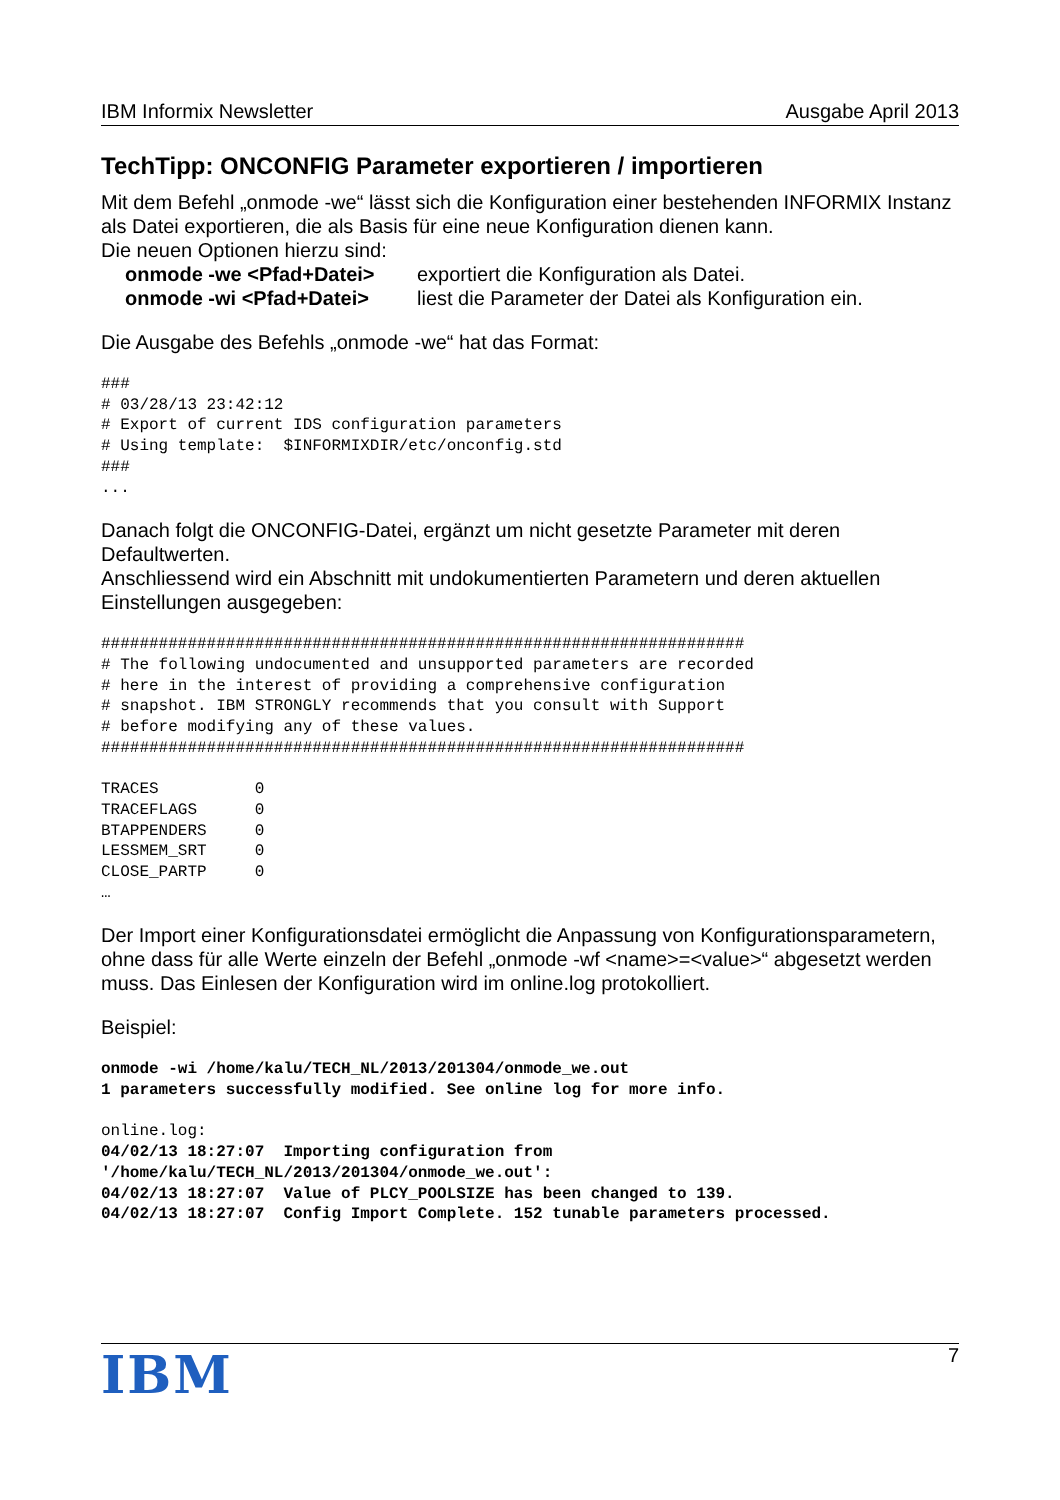IBM Informix Newsletter Ausgabe April 2013
TechTipp: ONCONFIG Parameter exportieren / importieren
Mit dem Befehl „onmode -we“ lässt sich die Konfiguration einer bestehenden INFORMIX Instanz als Datei exportieren, die als Basis für eine neue Konfiguration dienen kann.
Die neuen Optionen hierzu sind:
onmode -we <Pfad+Datei> exportiert die Konfiguration als Datei. onmode -wi <Pfad+Datei> liest die Parameter der Datei als Konfiguration ein.
Die Ausgabe des Befehls „onmode -we“ hat das Format:
###
# 03/28/13 23:42:12
# Export of current IDS configuration parameters
# Using template:  $INFORMIXDIR/etc/onconfig.std
###
...
Danach folgt die ONCONFIG-Datei, ergänzt um nicht gesetzte Parameter mit deren Defaultwerten.
Anschliessend wird ein Abschnitt mit undokumentierten Parametern und deren aktuellen Einstellungen ausgegeben:
###################################################################
# The following undocumented and unsupported parameters are recorded
# here in the interest of providing a comprehensive configuration
# snapshot. IBM STRONGLY recommends that you consult with Support
# before modifying any of these values.
###################################################################

TRACES          0
TRACEFLAGS      0
BTAPPENDERS     0
LESSMEM_SRT     0
CLOSE_PARTP     0
…
Der Import einer Konfigurationsdatei ermöglicht die Anpassung von Konfigurationsparametern, ohne dass für alle Werte einzeln der Befehl „onmode -wf <name>=<value>“ abgesetzt werden muss. Das Einlesen der Konfiguration wird im online.log protokolliert.
Beispiel:
onmode -wi /home/kalu/TECH_NL/2013/201304/onmode_we.out
1 parameters successfully modified. See online log for more info.

online.log:
04/02/13 18:27:07  Importing configuration from
'/home/kalu/TECH_NL/2013/201304/onmode_we.out':
04/02/13 18:27:07  Value of PLCY_POOLSIZE has been changed to 139.
04/02/13 18:27:07  Config Import Complete. 152 tunable parameters processed.
IBM 7